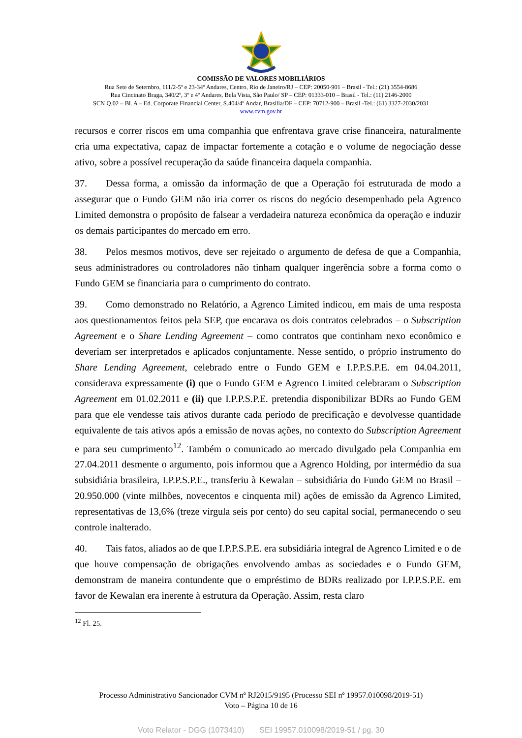COMISSÃO DE VALORES MOBILIÁRIOS
Rua Sete de Setembro, 111/2-5º e 23-34º Andares, Centro, Rio de Janeiro/RJ – CEP: 20050-901 – Brasil - Tel.: (21) 3554-8686
Rua Cincinato Braga, 340/2º, 3º e 4º Andares, Bela Vista, São Paulo/ SP – CEP: 01333-010 – Brasil - Tel.: (11) 2146-2000
SCN Q.02 – Bl. A – Ed. Corporate Financial Center, S.404/4º Andar, Brasília/DF – CEP: 70712-900 – Brasil -Tel.: (61) 3327-2030/2031
www.cvm.gov.br
recursos e correr riscos em uma companhia que enfrentava grave crise financeira, naturalmente cria uma expectativa, capaz de impactar fortemente a cotação e o volume de negociação desse ativo, sobre a possível recuperação da saúde financeira daquela companhia.
37. Dessa forma, a omissão da informação de que a Operação foi estruturada de modo a assegurar que o Fundo GEM não iria correr os riscos do negócio desempenhado pela Agrenco Limited demonstra o propósito de falsear a verdadeira natureza econômica da operação e induzir os demais participantes do mercado em erro.
38. Pelos mesmos motivos, deve ser rejeitado o argumento de defesa de que a Companhia, seus administradores ou controladores não tinham qualquer ingerência sobre a forma como o Fundo GEM se financiaria para o cumprimento do contrato.
39. Como demonstrado no Relatório, a Agrenco Limited indicou, em mais de uma resposta aos questionamentos feitos pela SEP, que encarava os dois contratos celebrados – o Subscription Agreement e o Share Lending Agreement – como contratos que continham nexo econômico e deveriam ser interpretados e aplicados conjuntamente. Nesse sentido, o próprio instrumento do Share Lending Agreement, celebrado entre o Fundo GEM e I.P.P.S.P.E. em 04.04.2011, considerava expressamente (i) que o Fundo GEM e Agrenco Limited celebraram o Subscription Agreement em 01.02.2011 e (ii) que I.P.P.S.P.E. pretendia disponibilizar BDRs ao Fundo GEM para que ele vendesse tais ativos durante cada período de precificação e devolvesse quantidade equivalente de tais ativos após a emissão de novas ações, no contexto do Subscription Agreement e para seu cumprimento<sup>12</sup>. Também o comunicado ao mercado divulgado pela Companhia em 27.04.2011 desmente o argumento, pois informou que a Agrenco Holding, por intermédio da sua subsidiária brasileira, I.P.P.S.P.E., transferiu à Kewalan – subsidiária do Fundo GEM no Brasil – 20.950.000 (vinte milhões, novecentos e cinquenta mil) ações de emissão da Agrenco Limited, representativas de 13,6% (treze vírgula seis por cento) do seu capital social, permanecendo o seu controle inalterado.
40. Tais fatos, aliados ao de que I.P.P.S.P.E. era subsidiária integral de Agrenco Limited e o de que houve compensação de obrigações envolvendo ambas as sociedades e o Fundo GEM, demonstram de maneira contundente que o empréstimo de BDRs realizado por I.P.P.S.P.E. em favor de Kewalan era inerente à estrutura da Operação. Assim, resta claro
<sup>12</sup> Fl. 25.
Processo Administrativo Sancionador CVM nº RJ2015/9195 (Processo SEI nº 19957.010098/2019-51)
Voto – Página 10 de 16
Voto Relator - DGG (1073410) SEI 19957.010098/2019-51 / pg. 30